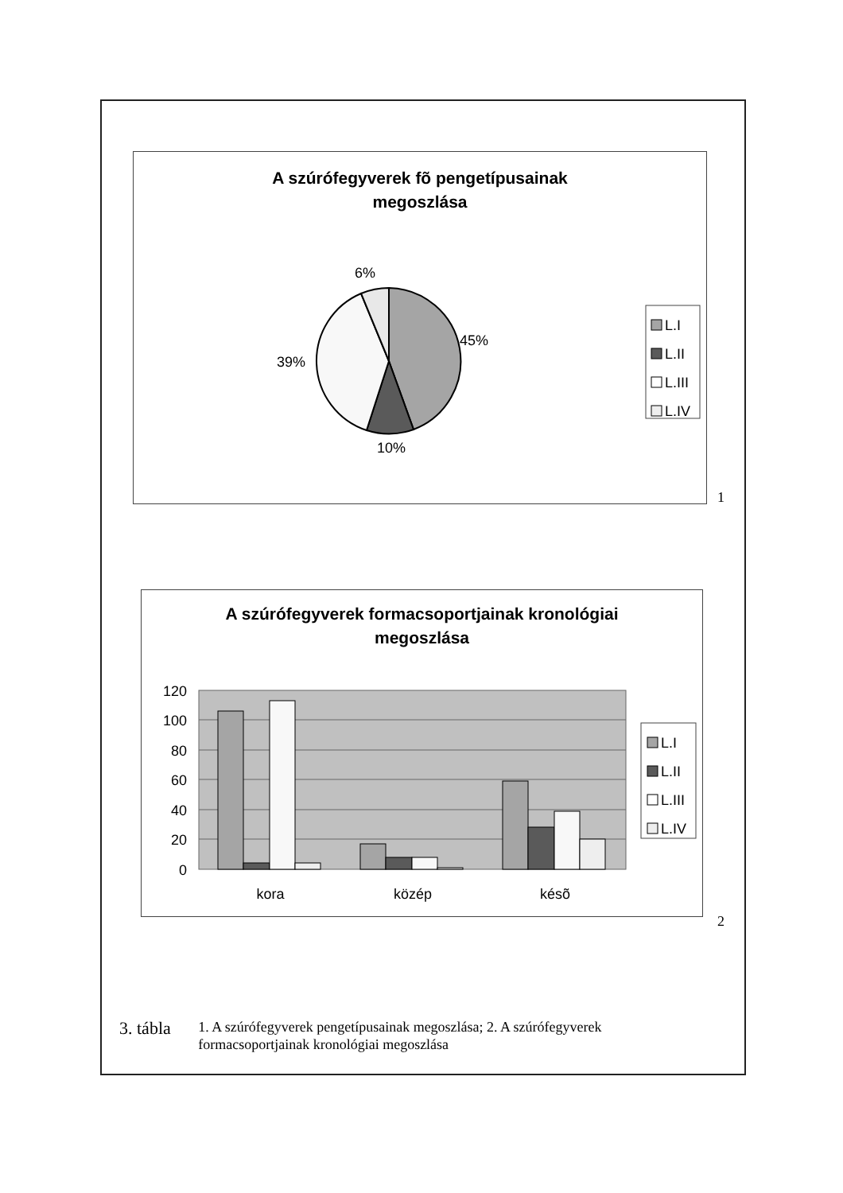A szúrófegyverek fõ pengetípusainak
megoszlása
6%
45%
39%
10%
L.I
L.II
L.III
L.IV
1
A szúrófegyverek formacsoportjainak kronológiai
megoszlása
120
100
80
60
40
20
0
kora
közép
késõ
L.I
L.II
L.III
L.IV
2
3. tábla
1. A szúrófegyverek pengetípusainak megoszlása; 2. A szúrófegyverek formacsoportjainak kronológiai megoszlása